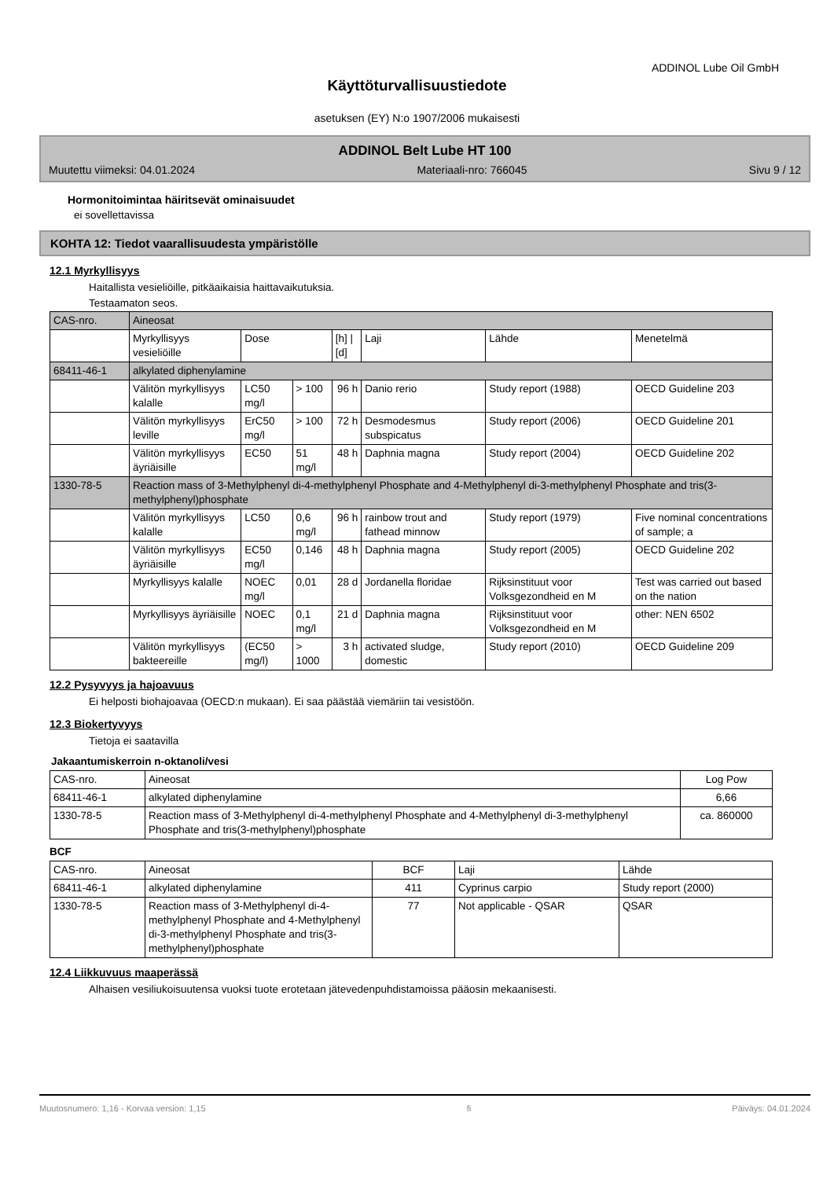ADDINOL Lube Oil GmbH
Käyttöturvallisuustiedote
asetuksen (EY) N:o 1907/2006 mukaisesti
ADDINOL Belt Lube HT 100
Muutettu viimeksi: 04.01.2024 Materiaali-nro: 766045 Sivu 9 / 12
Hormonitoimintaa häiritsevät ominaisuudet
ei sovellettavissa
KOHTA 12: Tiedot vaarallisuudesta ympäristölle
12.1 Myrkyllisyys
Haitallista vesieliöille, pitkäaikaisia haittavaikutuksia.
Testaamaton seos.
| CAS-nro. | Aineosat | | | | | | |
| | Myrkyllisyys vesieliöille | Dose | | [h] / [d] | Laji | Lähde | Menetelmä |
| 68411-46-1 | alkylated diphenylamine | | | | | | |
| | Välitön myrkyllisyys kalalle | LC50 mg/l | > 100 | 96 h | Danio rerio | Study report (1988) | OECD Guideline 203 |
| | Välitön myrkyllisyys leville | ErC50 mg/l | > 100 | 72 h | Desmodesmus subspicatus | Study report (2006) | OECD Guideline 201 |
| | Välitön myrkyllisyys äyriäisille | EC50 | 51 mg/l | 48 h | Daphnia magna | Study report (2004) | OECD Guideline 202 |
| 1330-78-5 | Reaction mass of 3-Methylphenyl di-4-methylphenyl Phosphate and 4-Methylphenyl di-3-methylphenyl Phosphate and tris(3-methylphenyl)phosphate | | | | | | |
| | Välitön myrkyllisyys kalalle | LC50 | 0,6 mg/l | 96 h | rainbow trout and fathead minnow | Study report (1979) | Five nominal concentrations of sample; a |
| | Välitön myrkyllisyys äyriäisille | EC50 mg/l | 0,146 | 48 h | Daphnia magna | Study report (2005) | OECD Guideline 202 |
| | Myrkyllisyys kalalle | NOEC mg/l | 0,01 | 28 d | Jordanella floridae | Rijksinstituut voor Volksgezondheid en M | Test was carried out based on the nation |
| | Myrkyllisyys äyriäisille | NOEC | 0,1 mg/l | 21 d | Daphnia magna | Rijksinstituut voor Volksgezondheid en M | other: NEN 6502 |
| | Välitön myrkyllisyys bakteereille | (EC50 mg/l) | > 1000 | 3 h | activated sludge, domestic | Study report (2010) | OECD Guideline 209 |
12.2 Pysyvyys ja hajoavuus
Ei helposti biohajoavaa (OECD:n mukaan). Ei saa päästää viemäriin tai vesistöön.
12.3 Biokertyvyys
Tietoja ei saatavilla
Jakaantumiskerroin n-oktanoli/vesi
| CAS-nro. | Aineosat | Log Pow |
| 68411-46-1 | alkylated diphenylamine | 6,66 |
| 1330-78-5 | Reaction mass of 3-Methylphenyl di-4-methylphenyl Phosphate and 4-Methylphenyl di-3-methylphenyl Phosphate and tris(3-methylphenyl)phosphate | ca. 860000 |
BCF
| CAS-nro. | Aineosat | BCF | Laji | Lähde |
| 68411-46-1 | alkylated diphenylamine | 411 | Cyprinus carpio | Study report (2000) |
| 1330-78-5 | Reaction mass of 3-Methylphenyl di-4-methylphenyl Phosphate and 4-Methylphenyl di-3-methylphenyl Phosphate and tris(3-methylphenyl)phosphate | 77 | Not applicable - QSAR | QSAR |
12.4 Liikkuvuus maaperässä
Alhaisen vesiliukoisuutensa vuoksi tuote erotetaan jätevedenpuhdistamoissa pääosin mekaanisesti.
Muutosnumero: 1,16 - Korvaa version: 1,15 fi Päiväys: 04.01.2024